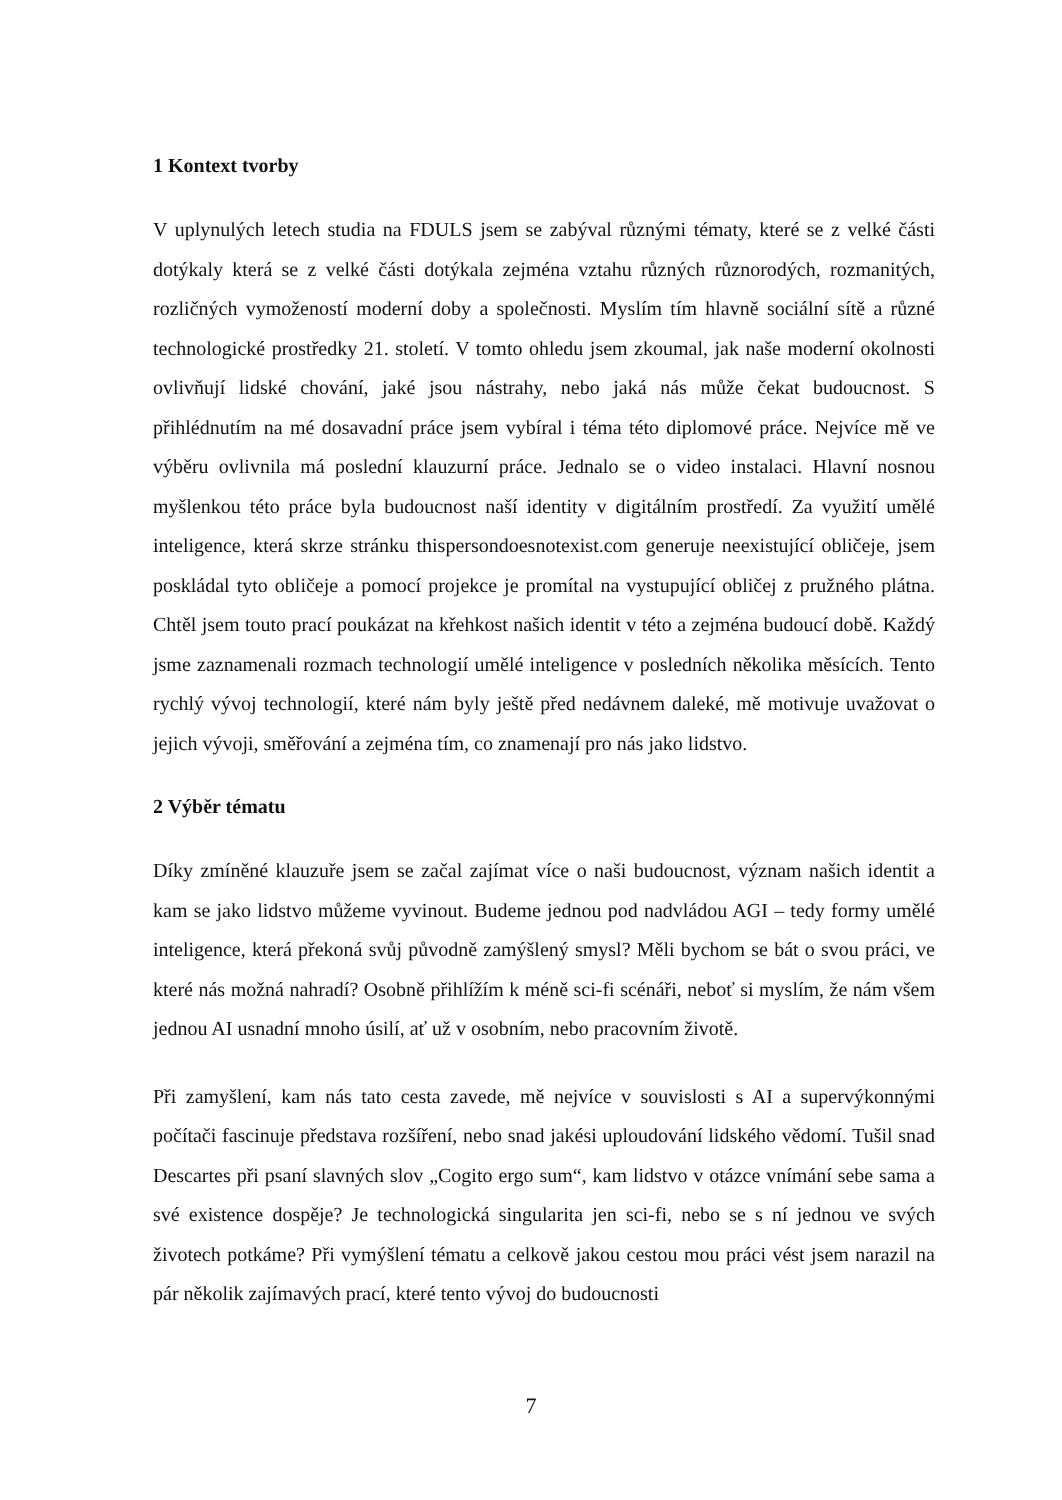1 Kontext tvorby
V uplynulých letech studia na FDULS jsem se zabýval různými tématy, které se z velké části dotýkaly která se z velké části dotýkala zejména vztahu různých různorodých, rozmanitých, rozličných vymožeností moderní doby a společnosti. Myslím tím hlavně sociální sítě a různé technologické prostředky 21. století. V tomto ohledu jsem zkoumal, jak naše moderní okolnosti ovlivňují lidské chování, jaké jsou nástrahy, nebo jaká nás může čekat budoucnost. S přihlédnutím na mé dosavadní práce jsem vybíral i téma této diplomové práce. Nejvíce mě ve výběru ovlivnila má poslední klauzurní práce. Jednalo se o video instalaci. Hlavní nosnou myšlenkou této práce byla budoucnost naší identity v digitálním prostředí. Za využití umělé inteligence, která skrze stránku thispersondoesnotexist.com generuje neexistující obličeje, jsem poskládal tyto obličeje a pomocí projekce je promítal na vystupující obličej z pružného plátna. Chtěl jsem touto prací poukázat na křehkost našich identit v této a zejména budoucí době. Každý jsme zaznamenali rozmach technologií umělé inteligence v posledních několika měsících. Tento rychlý vývoj technologií, které nám byly ještě před nedávnem daleké, mě motivuje uvažovat o jejich vývoji, směřování a zejména tím, co znamenají pro nás jako lidstvo.
2 Výběr tématu
Díky zmíněné klauzuře jsem se začal zajímat více o naši budoucnost, význam našich identit a kam se jako lidstvo můžeme vyvinout. Budeme jednou pod nadvládou AGI – tedy formy umělé inteligence, která překoná svůj původně zamýšlený smysl? Měli bychom se bát o svou práci, ve které nás možná nahradí? Osobně přihlížím k méně sci-fi scénáři, neboť si myslím, že nám všem jednou AI usnadní mnoho úsilí, ať už v osobním, nebo pracovním životě.
Při zamyšlení, kam nás tato cesta zavede, mě nejvíce v souvislosti s AI a supervýkonnými počítači fascinuje představa rozšíření, nebo snad jakési uploudování lidského vědomí. Tušil snad Descartes při psaní slavných slov „Cogito ergo sum“, kam lidstvo v otázce vnímání sebe sama a své existence dospěje? Je technologická singularita jen sci-fi, nebo se s ní jednou ve svých životech potkáme? Při vymýšlení tématu a celkově jakou cestou mou práci vést jsem narazil na pár několik zajímavých prací, které tento vývoj do budoucnosti
7